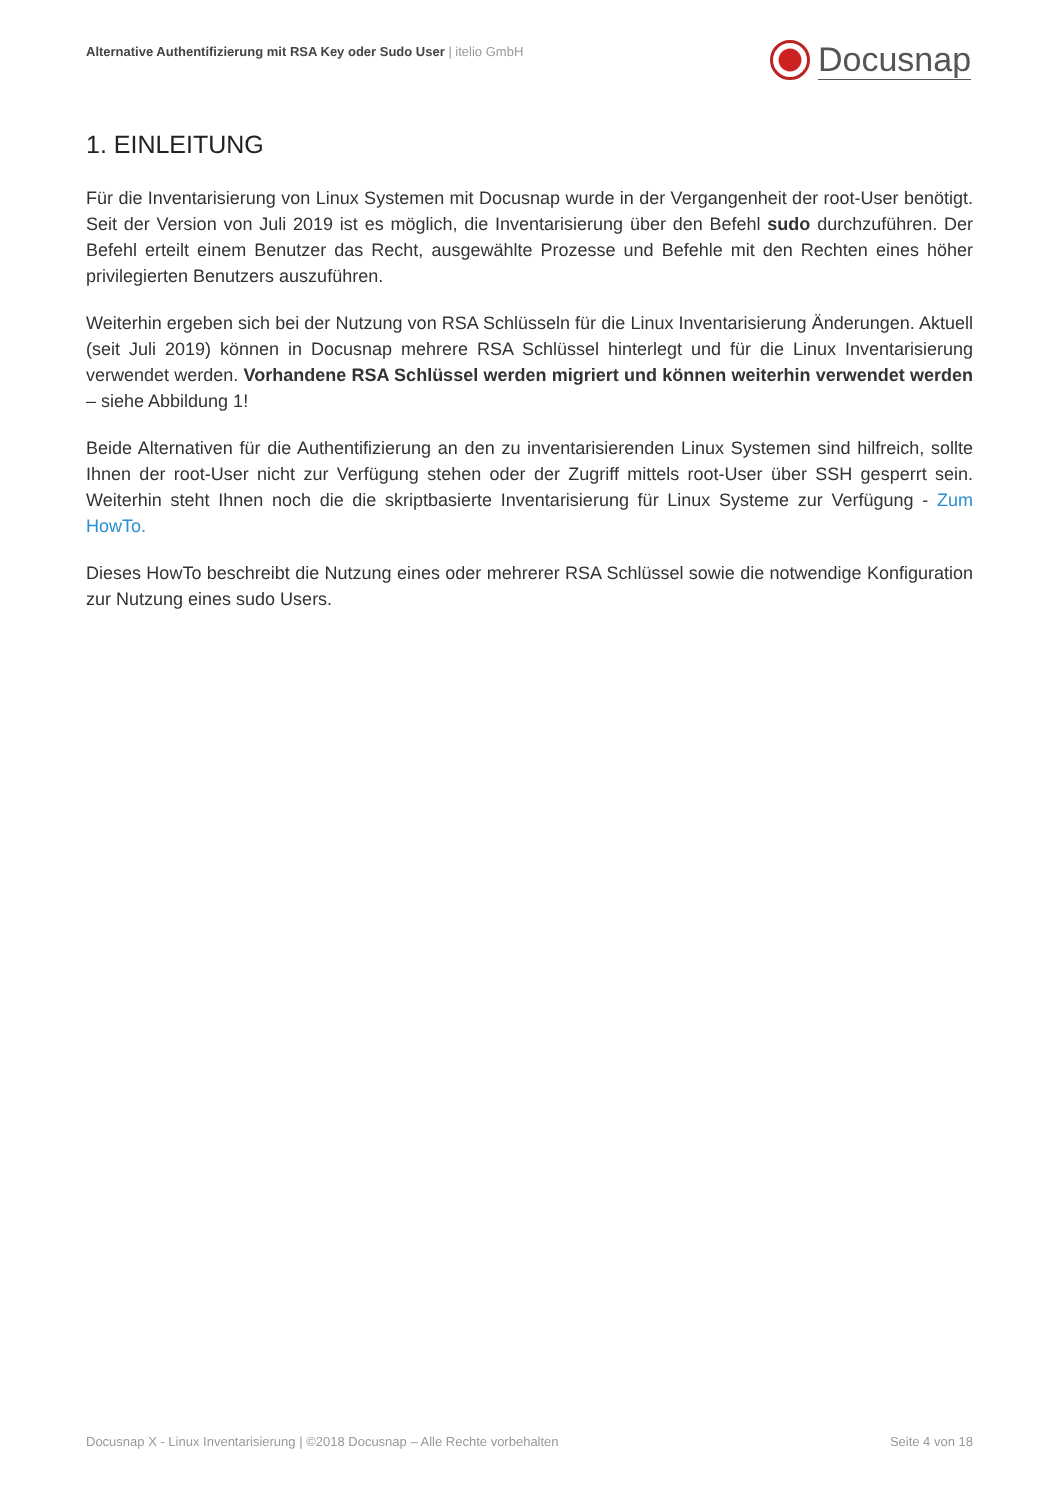Alternative Authentifizierung mit RSA Key oder Sudo User | itelio GmbH
Docusnap
1. EINLEITUNG
Für die Inventarisierung von Linux Systemen mit Docusnap wurde in der Vergangenheit der root-User benötigt. Seit der Version von Juli 2019 ist es möglich, die Inventarisierung über den Befehl sudo durchzuführen. Der Befehl erteilt einem Benutzer das Recht, ausgewählte Prozesse und Befehle mit den Rechten eines höher privilegierten Benutzers auszuführen.
Weiterhin ergeben sich bei der Nutzung von RSA Schlüsseln für die Linux Inventarisierung Änderungen. Aktuell (seit Juli 2019) können in Docusnap mehrere RSA Schlüssel hinterlegt und für die Linux Inventarisierung verwendet werden. Vorhandene RSA Schlüssel werden migriert und können weiterhin verwendet werden – siehe Abbildung 1!
Beide Alternativen für die Authentifizierung an den zu inventarisierenden Linux Systemen sind hilfreich, sollte Ihnen der root-User nicht zur Verfügung stehen oder der Zugriff mittels root-User über SSH gesperrt sein. Weiterhin steht Ihnen noch die die skriptbasierte Inventarisierung für Linux Systeme zur Verfügung - Zum HowTo.
Dieses HowTo beschreibt die Nutzung eines oder mehrerer RSA Schlüssel sowie die notwendige Konfiguration zur Nutzung eines sudo Users.
Docusnap X - Linux Inventarisierung | ©2018 Docusnap – Alle Rechte vorbehalten Seite 4 von 18